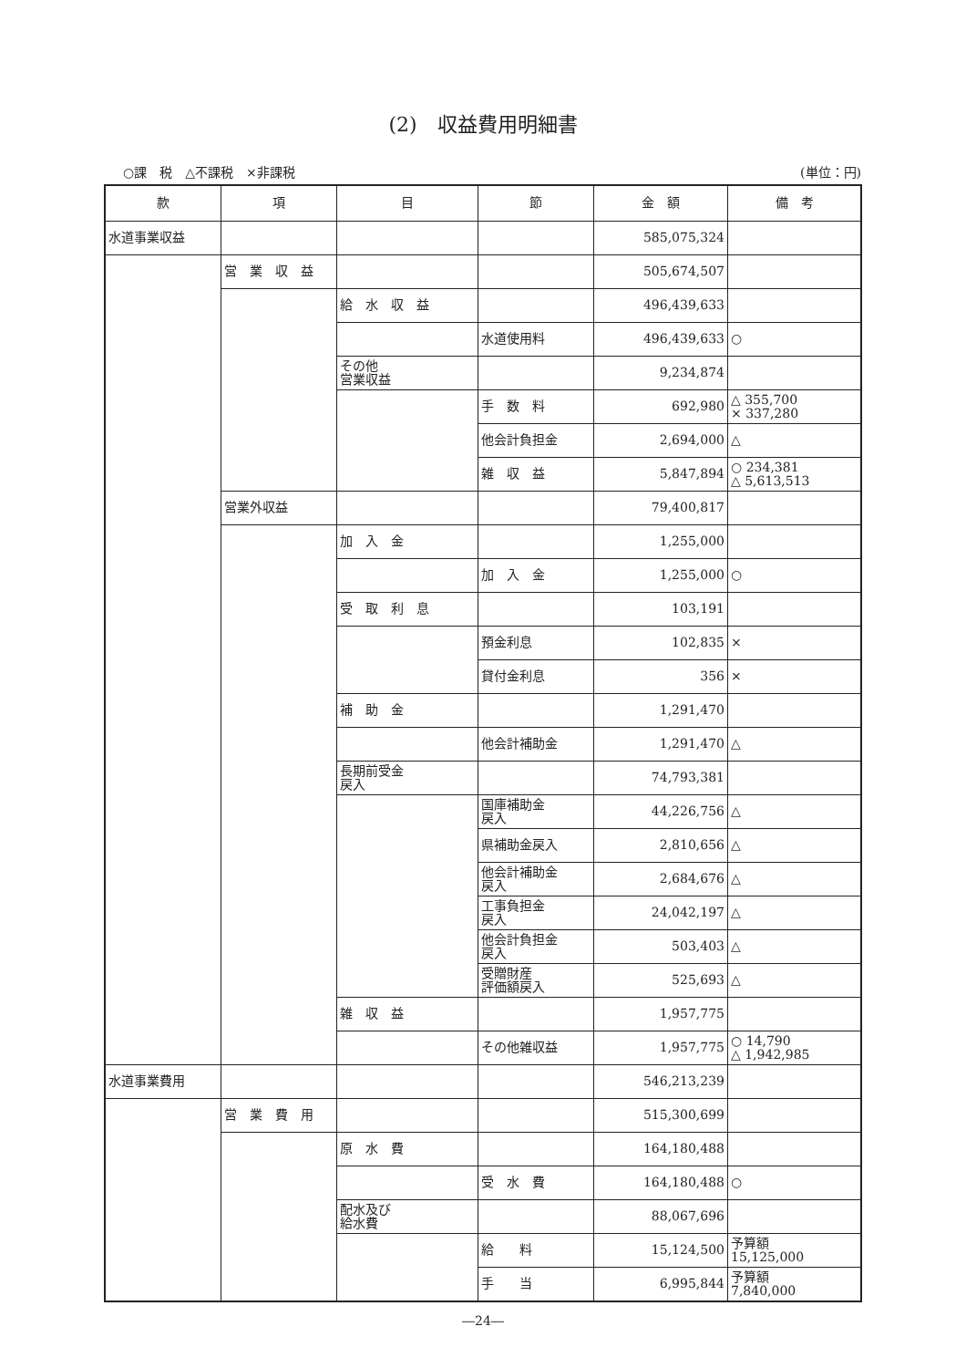(2)　収益費用明細書
○課　税　△不課税　×非課税 (単位：円)
| 款 | 項 | 目 | 節 | 金 額 | 備 考 |
| --- | --- | --- | --- | --- | --- |
| 水道事業収益 | | | | 585,075,324 | |
| | 営 業 収 益 | | | 505,674,507 | |
| | | 給 水 収 益 | | 496,439,633 | |
| | | | 水道使用料 | 496,439,633 | ○ |
| | | その他 営業収益 | | 9,234,874 | |
| | | | 手 数 料 | 692,980 | △ 355,700 × 337,280 |
| | | | 他会計負担金 | 2,694,000 | △ |
| | | | 雑 収 益 | 5,847,894 | ○ 234,381 △ 5,613,513 |
| | 営業外収益 | | | 79,400,817 | |
| | | 加 入 金 | | 1,255,000 | |
| | | | 加 入 金 | 1,255,000 | ○ |
| | | 受 取 利 息 | | 103,191 | |
| | | | 預金利息 | 102,835 | × |
| | | | 貸付金利息 | 356 | × |
| | | 補 助 金 | | 1,291,470 | |
| | | | 他会計補助金 | 1,291,470 | △ |
| | | 長期前受金 戻入 | | 74,793,381 | |
| | | | 国庫補助金 戻入 | 44,226,756 | △ |
| | | | 県補助金戻入 | 2,810,656 | △ |
| | | | 他会計補助金 戻入 | 2,684,676 | △ |
| | | | 工事負担金 戻入 | 24,042,197 | △ |
| | | | 他会計負担金 戻入 | 503,403 | △ |
| | | | 受贈財産 評価額戻入 | 525,693 | △ |
| | | 雑 収 益 | | 1,957,775 | |
| | | | その他雑収益 | 1,957,775 | ○ 14,790 △ 1,942,985 |
| 水道事業費用 | | | | 546,213,239 | |
| | 営 業 費 用 | | | 515,300,699 | |
| | | 原 水 費 | | 164,180,488 | |
| | | | 受 水 費 | 164,180,488 | ○ |
| | | 配水及び 給水費 | | 88,067,696 | |
| | | | 給 料 | 15,124,500 | 予算額 15,125,000 |
| | | | 手 当 | 6,995,844 | 予算額 7,840,000 |
―24―